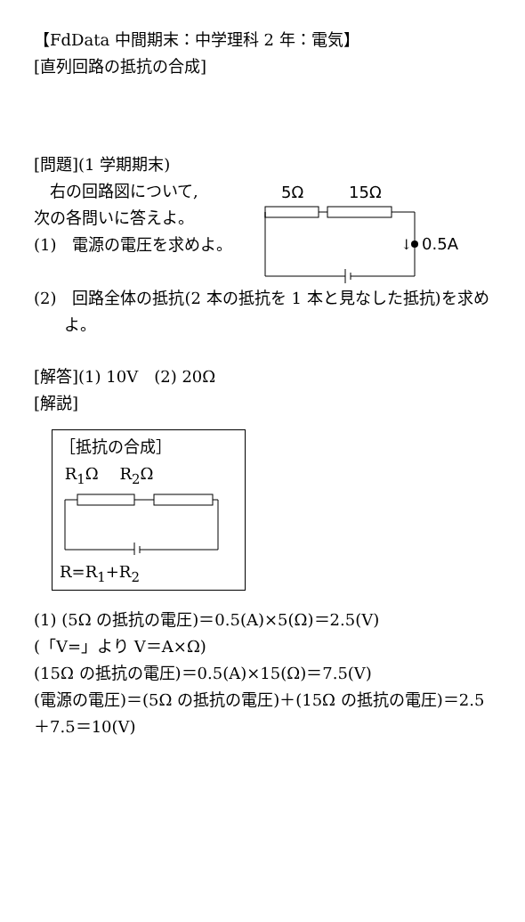【FdData 中間期末：中学理科 2 年：電気】
[直列回路の抵抗の合成]
[問題](1 学期期末)
　右の回路図について,
次の各問いに答えよ。
(1)　電源の電圧を求めよ。
5Ω
15Ω
↓
0.5A
(2)　回路全体の抵抗(2 本の抵抗を 1 本と見なした抵抗)を求めよ。
[解答](1) 10V　(2) 20Ω
[解説]
［抵抗の合成］
R<sub>1</sub>Ω　 R<sub>2</sub>Ω
R=R<sub>1</sub>+R<sub>2</sub>
(1) (5Ω の抵抗の電圧)＝0.5(A)×5(Ω)＝2.5(V)
(「V=」より V＝A×Ω)
(15Ω の抵抗の電圧)＝0.5(A)×15(Ω)＝7.5(V)
(電源の電圧)＝(5Ω の抵抗の電圧)＋(15Ω の抵抗の電圧)＝2.5＋7.5＝10(V)